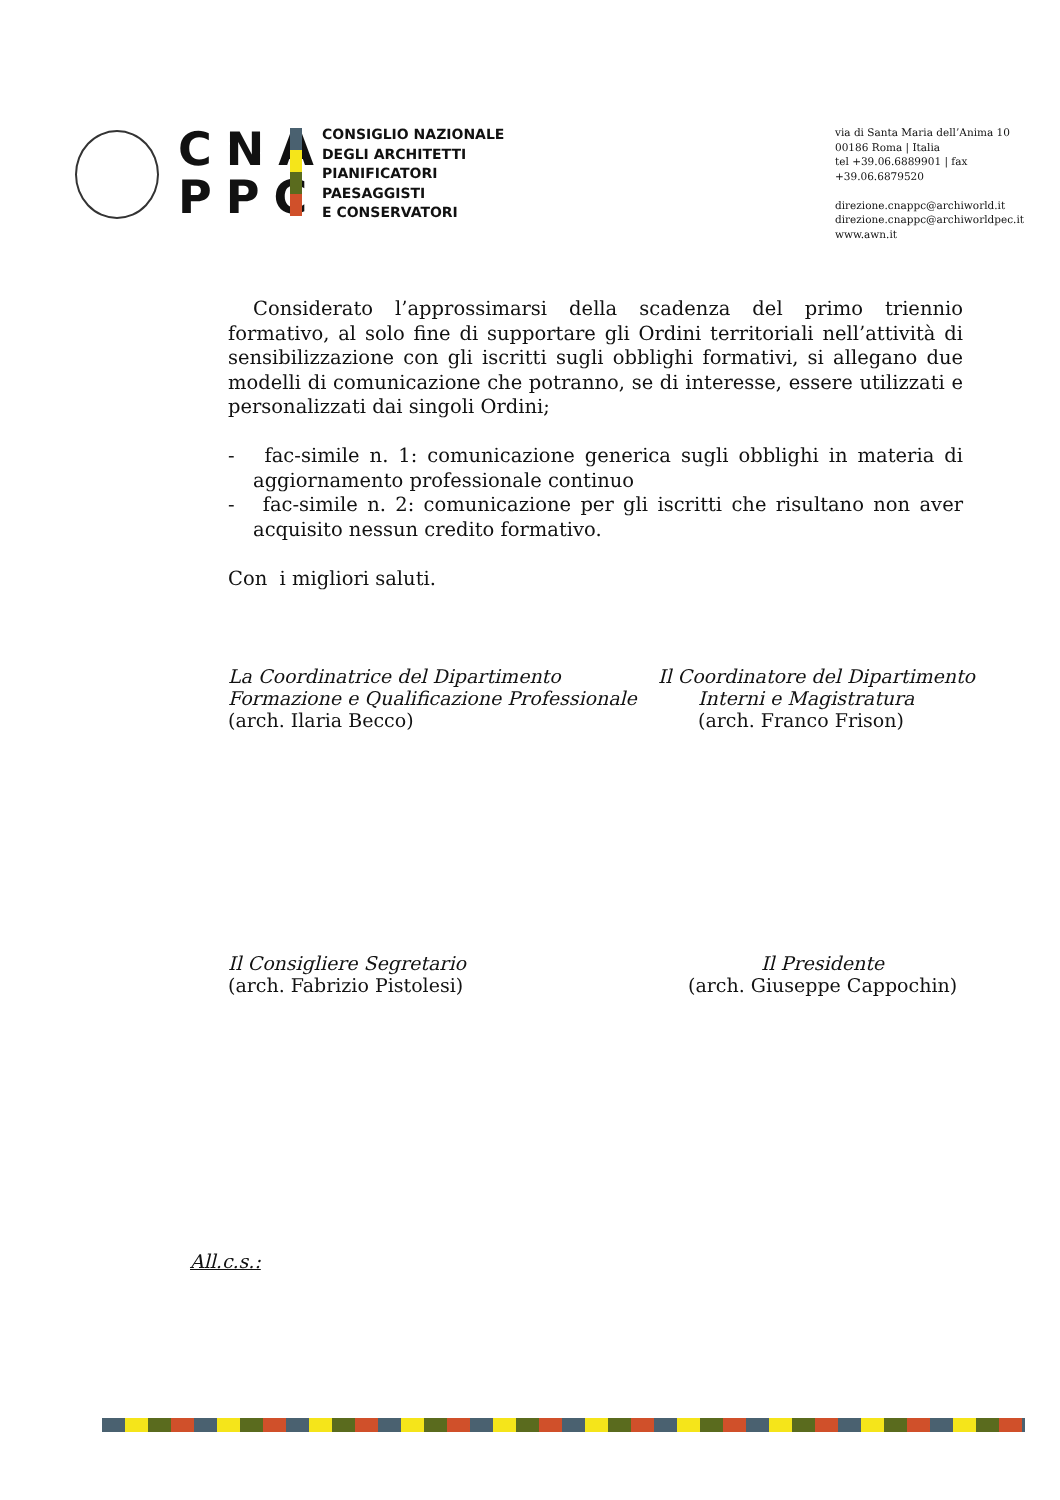CNA
PPC
CONSIGLIO NAZIONALE
DEGLI ARCHITETTI
PIANIFICATORI
PAESAGGISTI
E CONSERVATORI
via di Santa Maria dell’Anima 10
00186 Roma | Italia
tel +39.06.6889901 | fax +39.06.6879520
direzione.cnappc@archiworld.it
direzione.cnappc@archiworldpec.it
www.awn.it
Considerato l’approssimarsi della scadenza del primo triennio formativo, al solo fine di supportare gli Ordini territoriali nell’attività di sensibilizzazione con gli iscritti sugli obblighi formativi, si allegano due modelli di comunicazione che potranno, se di interesse, essere utilizzati e personalizzati dai singoli Ordini;
- fac-simile n. 1: comunicazione generica sugli obblighi in materia di aggiornamento professionale continuo
- fac-simile n. 2: comunicazione per gli iscritti che risultano non aver acquisito nessun credito formativo.
Con i migliori saluti.
La Coordinatrice del Dipartimento
Formazione e Qualificazione Professionale
(arch. Ilaria Becco)
Il Coordinatore del Dipartimento
Interni e Magistratura
(arch. Franco Frison)
Il Consigliere Segretario
(arch. Fabrizio Pistolesi)
Il Presidente
(arch. Giuseppe Cappochin)
All.c.s.: